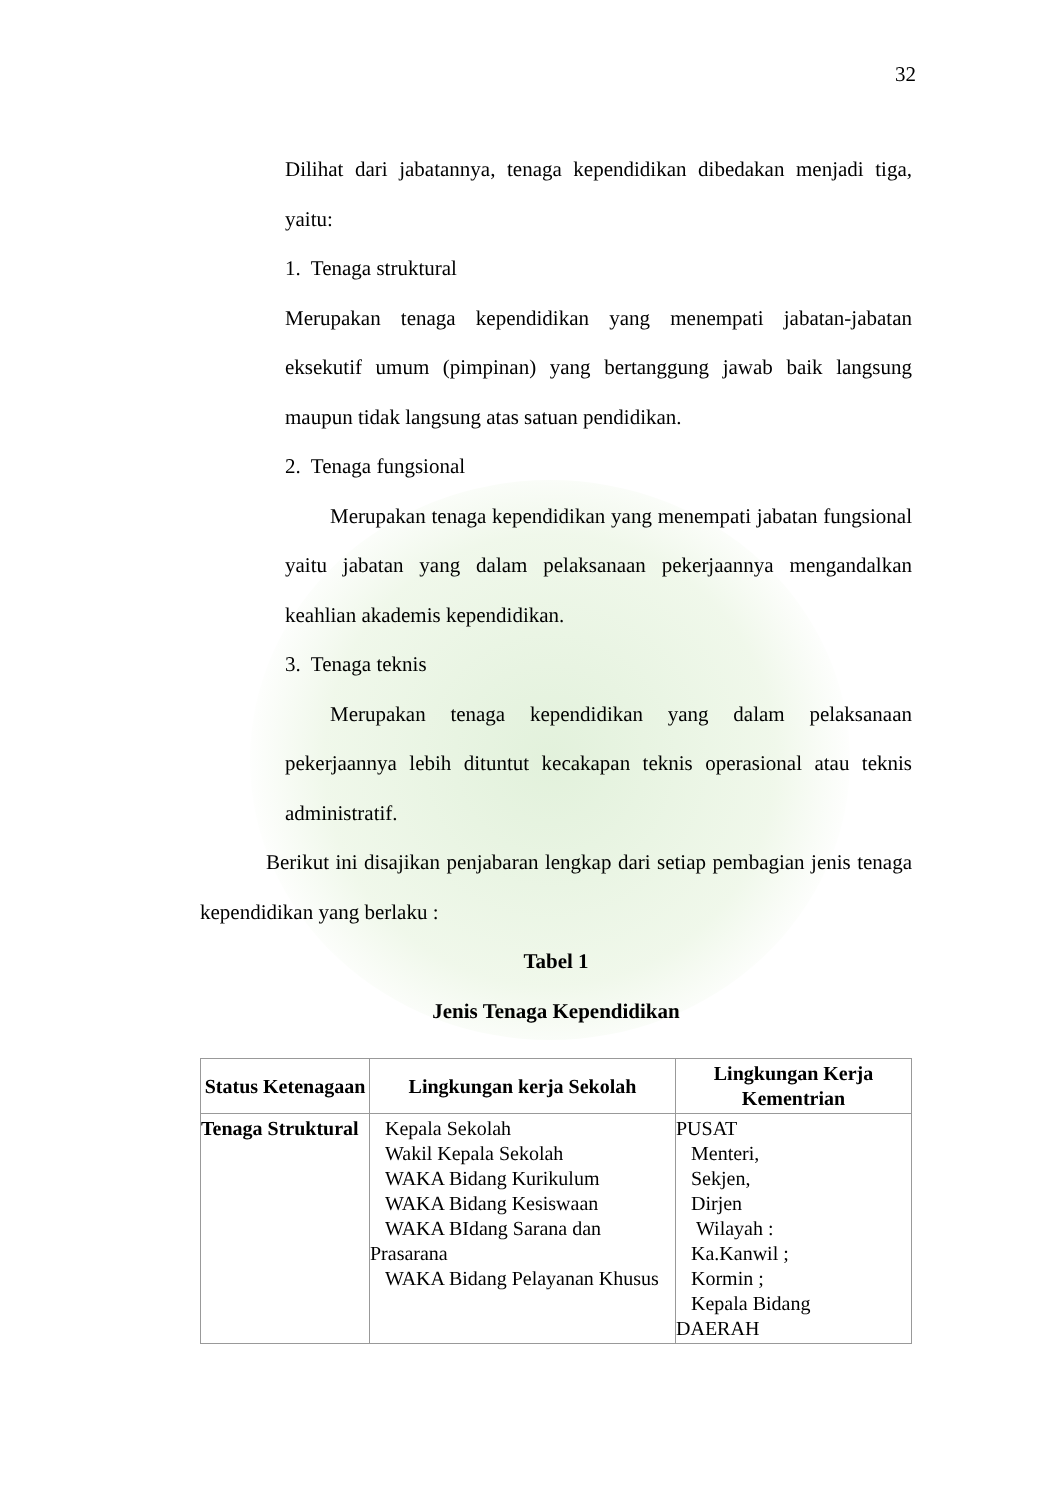32
Dilihat dari jabatannya, tenaga kependidikan dibedakan menjadi tiga, yaitu:
1. Tenaga struktural
Merupakan tenaga kependidikan yang menempati jabatan-jabatan eksekutif umum (pimpinan) yang bertanggung jawab baik langsung maupun tidak langsung atas satuan pendidikan.
2. Tenaga fungsional
Merupakan tenaga kependidikan yang menempati jabatan fungsional yaitu jabatan yang dalam pelaksanaan pekerjaannya mengandalkan keahlian akademis kependidikan.
3. Tenaga teknis
Merupakan tenaga kependidikan yang dalam pelaksanaan pekerjaannya lebih dituntut kecakapan teknis operasional atau teknis administratif.
Berikut ini disajikan penjabaran lengkap dari setiap pembagian jenis tenaga kependidikan yang berlaku :
Tabel 1
Jenis Tenaga Kependidikan
| Status Ketenagaan | Lingkungan kerja Sekolah | Lingkungan Kerja Kementrian |
| --- | --- | --- |
| Tenaga Struktural | Kepala Sekolah Wakil Kepala Sekolah WAKA Bidang Kurikulum WAKA Bidang Kesiswaan WAKA BIdang Sarana dan Prasarana WAKA Bidang Pelayanan Khusus | PUSAT Menteri, Sekjen, Dirjen Wilayah : Ka.Kanwil ; Kormin ; Kepala Bidang DAERAH |